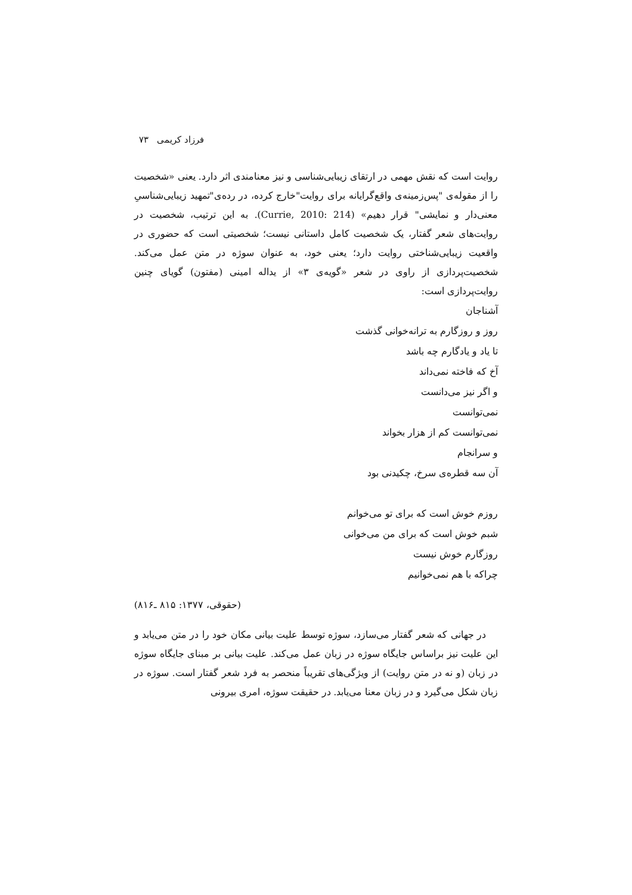فرزاد کریمی ۷۳
روایت است که نقش مهمی در ارتقای زیبایی‌شناسی و نیز معنامندی اثر دارد. یعنی «شخصیت را از مقوله‌ی "پس‌زمینه‌ی واقع‌گرایانه برای روایت"خارج کرده، در رده‌ی"تمهید زیبایی‌شناسیِ معنی‌دار و نمایشی" قرار دهیم» (Currie, 2010: 214). به این ترتیب، شخصیت در روایت‌های شعر گفتار، یک شخصیت کامل داستانی نیست؛ شخصیتی است که حضوری در واقعیت زیبایی‌شناختی روایت دارد؛ یعنی خود، به عنوان سوژه در متن عمل می‌کند. شخصیت‌پردازی از راوی در شعر «گویه‌ی ۳» از یداله امینی (مفتون) گویای چنین روایت‌پردازی است:
آشناجان
روز و روزگارم به ترانه‌خوانی گذشت
تا یاد و یادگارم چه باشد
آخ که فاخته نمی‌داند
و اگر نیز می‌دانست
نمی‌توانست
نمی‌توانست کم از هزار بخواند
و سرانجام
آن سه قطره‌ی سرخ، چکیدنی بود
روزم خوش است که برای تو می‌خوانم
شبم خوش است که برای من می‌خوانی
روزگارم خوش نیست
چراکه با هم نمی‌خوانیم
(حقوقی، ۱۳۷۷: ۸۱۵ ـ۸۱۶)
در جهانی که شعر گفتار می‌سازد، سوژه توسط علیت بیانی مکان خود را در متن می‌یابد و این علیت نیز براساس جایگاه سوژه در زبان عمل می‌کند. علیت بیانی بر مبنای جایگاه سوژه در زبان (و نه در متن روایت) از ویژگی‌های تقریباً منحصر به فرد شعر گفتار است. سوژه در زبان شکل می‌گیرد و در زبان معنا می‌یابد. در حقیقت سوژه، امری بیرونی